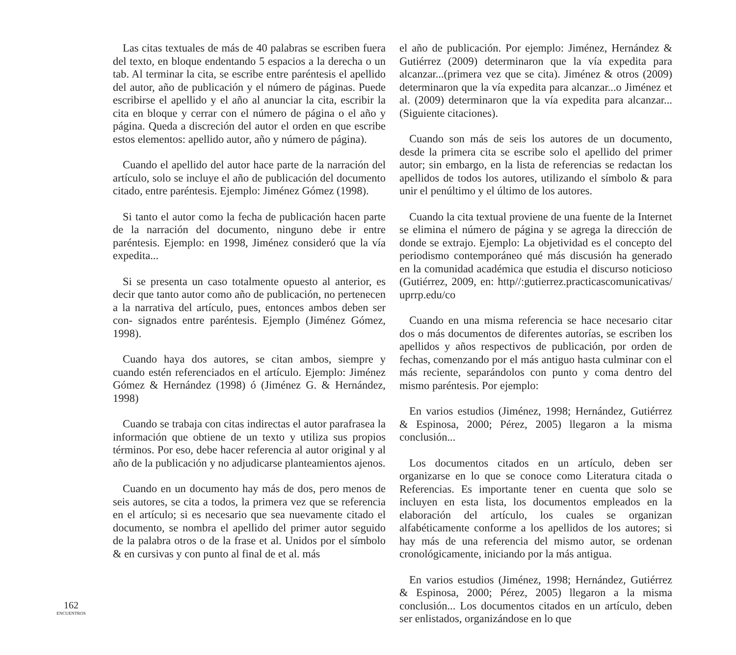Las citas textuales de más de 40 palabras se escriben fuera del texto, en bloque endentando 5 espacios a la derecha o un tab. Al terminar la cita, se escribe entre paréntesis el apellido del autor, año de publicación y el número de páginas. Puede escribirse el apellido y el año al anunciar la cita, escribir la cita en bloque y cerrar con el número de página o el año y página. Queda a discreción del autor el orden en que escribe estos elementos: apellido autor, año y número de página).
Cuando el apellido del autor hace parte de la narración del artículo, solo se incluye el año de publicación del documento citado, entre paréntesis. Ejemplo: Jiménez Gómez (1998).
Si tanto el autor como la fecha de publicación hacen parte de la narración del documento, ninguno debe ir entre paréntesis. Ejemplo: en 1998, Jiménez consideró que la vía expedita...
Si se presenta un caso totalmente opuesto al anterior, es decir que tanto autor como año de publicación, no pertenecen a la narrativa del artículo, pues, entonces ambos deben ser con- signados entre paréntesis. Ejemplo (Jiménez Gómez, 1998).
Cuando haya dos autores, se citan ambos, siempre y cuando estén referenciados en el artículo. Ejemplo: Jiménez Gómez & Hernández (1998) ó (Jiménez G. & Hernández, 1998)
Cuando se trabaja con citas indirectas el autor parafrasea la información que obtiene de un texto y utiliza sus propios términos. Por eso, debe hacer referencia al autor original y al año de la publicación y no adjudicarse planteamientos ajenos.
Cuando en un documento hay más de dos, pero menos de seis autores, se cita a todos, la primera vez que se referencia en el artículo; si es necesario que sea nuevamente citado el documento, se nombra el apellido del primer autor seguido de la palabra otros o de la frase et al. Unidos por el símbolo & en cursivas y con punto al final de et al. más
el año de publicación. Por ejemplo: Jiménez, Hernández & Gutiérrez (2009) determinaron que la vía expedita para alcanzar...(primera vez que se cita). Jiménez & otros (2009) determinaron que la vía expedita para alcanzar...o Jiménez et al. (2009) determinaron que la vía expedita para alcanzar... (Siguiente citaciones).
Cuando son más de seis los autores de un documento, desde la primera cita se escribe solo el apellido del primer autor; sin embargo, en la lista de referencias se redactan los apellidos de todos los autores, utilizando el símbolo & para unir el penúltimo y el último de los autores.
Cuando la cita textual proviene de una fuente de la Internet se elimina el número de página y se agrega la dirección de donde se extrajo. Ejemplo: La objetividad es el concepto del periodismo contemporáneo qué más discusión ha generado en la comunidad académica que estudia el discurso noticioso (Gutiérrez, 2009, en: http//:gutierrez.practicascomunicativas/ uprrp.edu/co
Cuando en una misma referencia se hace necesario citar dos o más documentos de diferentes autorías, se escriben los apellidos y años respectivos de publicación, por orden de fechas, comenzando por el más antiguo hasta culminar con el más reciente, separándolos con punto y coma dentro del mismo paréntesis. Por ejemplo:
En varios estudios (Jiménez, 1998; Hernández, Gutiérrez & Espinosa, 2000; Pérez, 2005) llegaron a la misma conclusión...
Los documentos citados en un artículo, deben ser organizarse en lo que se conoce como Literatura citada o Referencias. Es importante tener en cuenta que solo se incluyen en esta lista, los documentos empleados en la elaboración del artículo, los cuales se organizan alfabéticamente conforme a los apellidos de los autores; si hay más de una referencia del mismo autor, se ordenan cronológicamente, iniciando por la más antigua.
En varios estudios (Jiménez, 1998; Hernández, Gutiérrez & Espinosa, 2000; Pérez, 2005) llegaron a la misma conclusión... Los documentos citados en un artículo, deben ser enlistados, organizándose en lo que
162
ENCUENTROS